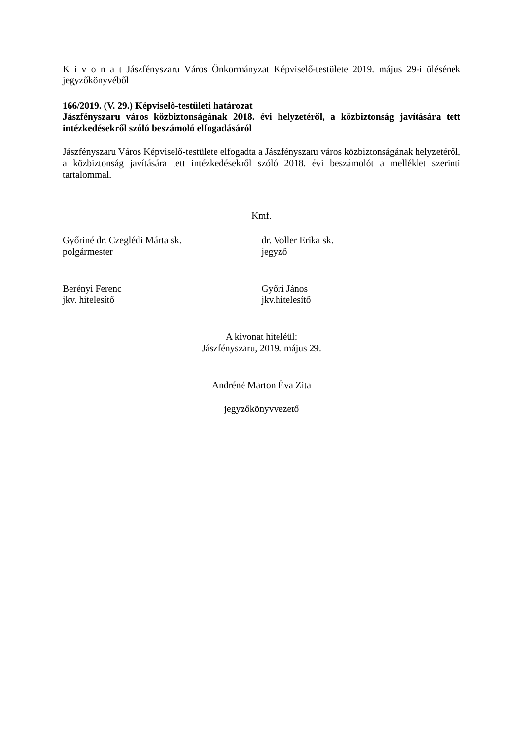K i v o n a t Jászfényszaru Város Önkormányzat Képviselő-testülete 2019. május 29-i ülésének jegyzőkönyvéből
166/2019. (V. 29.) Képviselő-testületi határozat
Jászfényszaru város közbiztonságának 2018. évi helyzetéről, a közbiztonság javítására tett intézkedésekről szóló beszámoló elfogadásáról
Jászfényszaru Város Képviselő-testülete elfogadta a Jászfényszaru város közbiztonságának helyzetéről, a közbiztonság javítására tett intézkedésekről szóló 2018. évi beszámolót a melléklet szerinti tartalommal.
Kmf.
Győriné dr. Czeglédi Márta sk.
polgármester
dr. Voller Erika sk.
jegyző
Berényi Ferenc
jkv. hitelesítő
Győri János
jkv.hitelesítő
A kivonat hiteléül:
Jászfényszaru, 2019. május 29.
Andréné Marton Éva Zita
jegyzőkönyvvezető